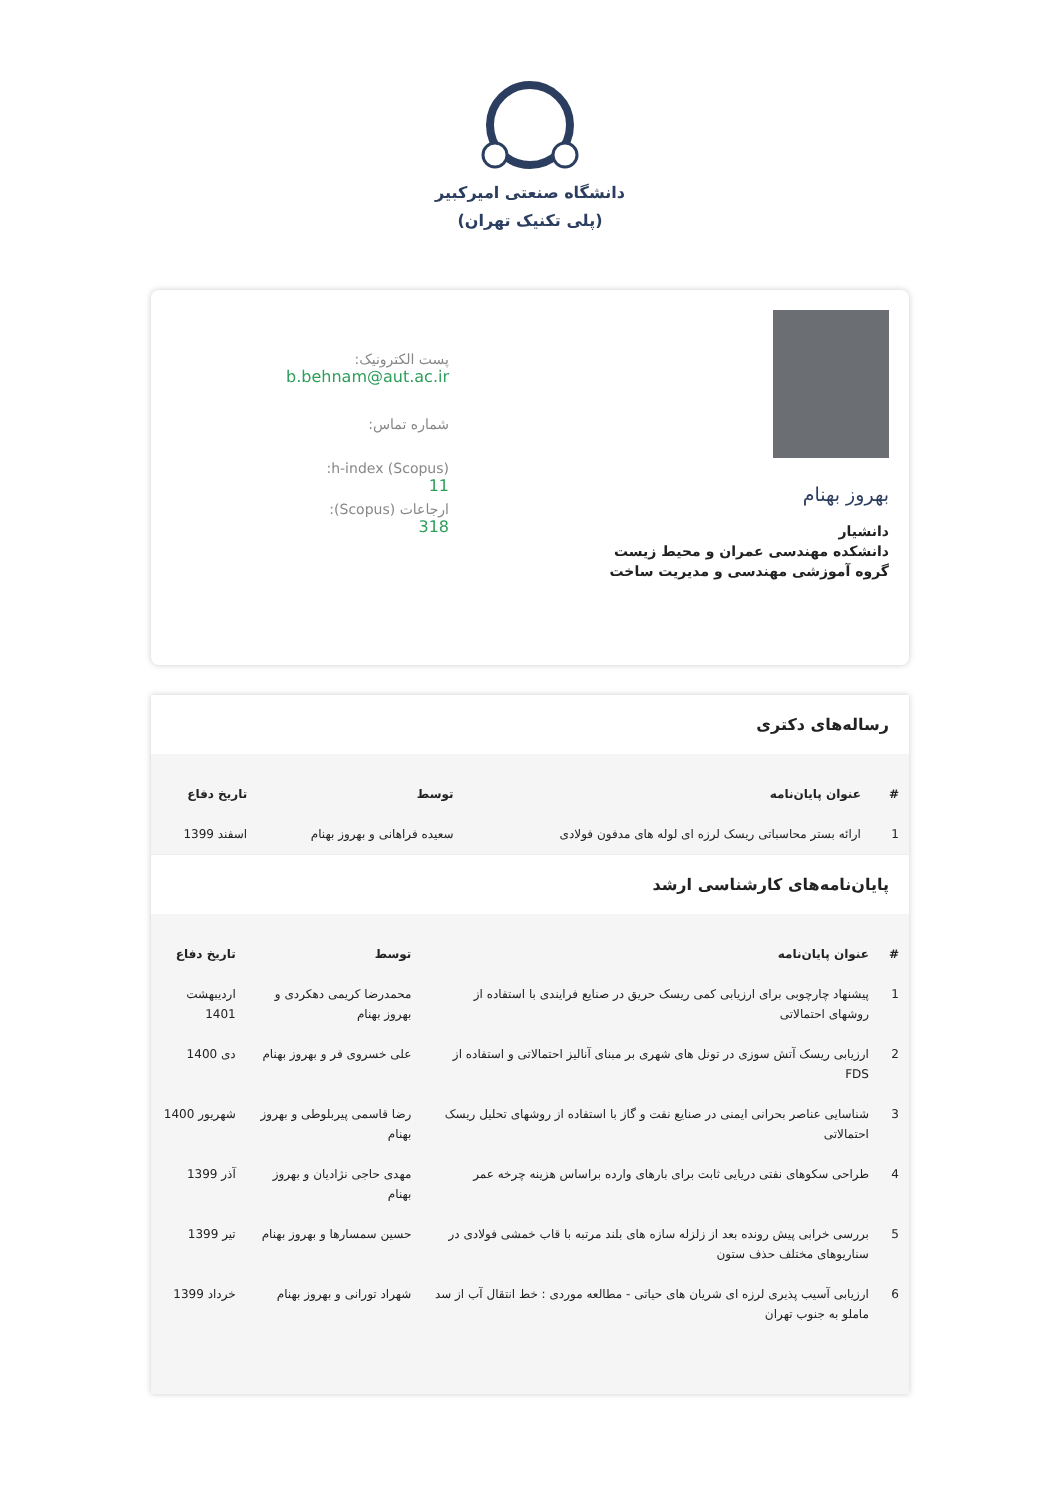دانشگاه صنعتی امیرکبیر
(پلی تکنیک تهران)
بهروز بهنام
دانشیار
دانشکده مهندسی عمران و محیط زیست
گروه آموزشی مهندسی و مدیریت ساخت
پست الکترونیک:
b.behnam@aut.ac.ir
شماره تماس:
h-index (Scopus):
11
ارجاعات (Scopus):
318
رساله‌های دکتری
| # | عنوان پایان‌نامه | توسط | تاریخ دفاع |
| --- | --- | --- | --- |
| 1 | ارائه بستر محاسباتی ریسک لرزه ای لوله های مدفون فولادی | سعیده فراهانی و بهروز بهنام | اسفند 1399 |
پایان‌نامه‌های کارشناسی ارشد
| # | عنوان پایان‌نامه | توسط | تاریخ دفاع |
| --- | --- | --- | --- |
| 1 | پیشنهاد چارچوبی برای ارزیابی کمی ریسک حریق در صنایع فرایندی با استفاده از روشهای احتمالاتی | محمدرضا کریمی دهکردی و بهروز بهنام | اردیبهشت 1401 |
| 2 | ارزیابی ریسک آتش سوزی در تونل های شهری بر مبنای آنالیز احتمالاتی و استفاده از FDS | علی خسروی فر و بهروز بهنام | دی 1400 |
| 3 | شناسایی عناصر بحرانی ایمنی در صنایع نفت و گاز با استفاده از روشهای تحلیل ریسک احتمالاتی | رضا قاسمی پیربلوطی و بهروز بهنام | شهریور 1400 |
| 4 | طراحی سکوهای نفتی دریایی ثابت برای بارهای وارده براساس هزینه چرخه عمر | مهدی حاجی نژادیان و بهروز بهنام | آذر 1399 |
| 5 | بررسی خرابی پیش رونده بعد از زلزله سازه های بلند مرتبه با قاب خمشی فولادی در سناریوهای مختلف حذف ستون | حسین سمسارها و بهروز بهنام | تیر 1399 |
| 6 | ارزیابی آسیب پذیری لرزه ای شریان های حیاتی - مطالعه موردی : خط انتقال آب از سد ماملو به جنوب تهران | شهراد تورانی و بهروز بهنام | خرداد 1399 |